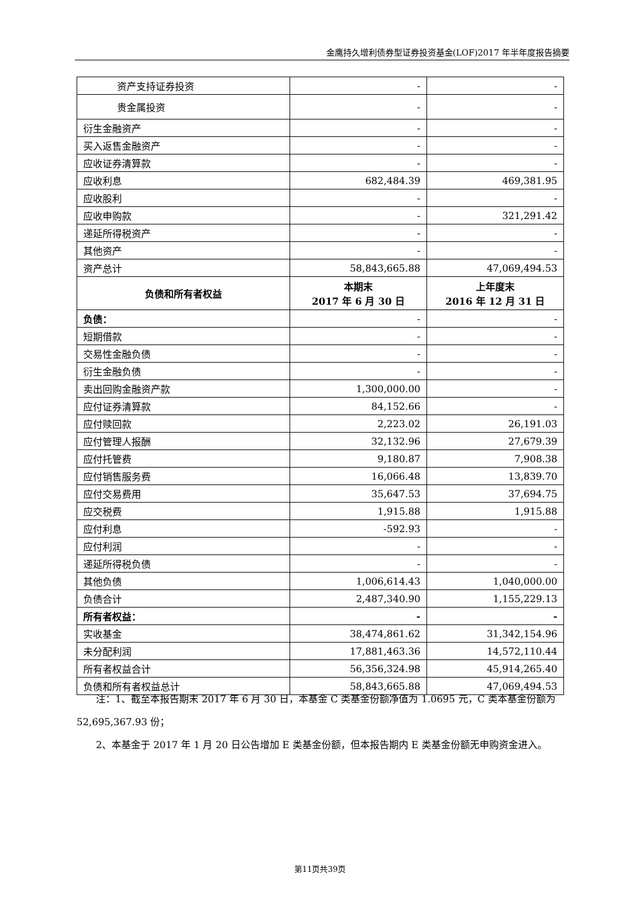金鹰持久增利债券型证券投资基金(LOF)2017 年半年度报告摘要
| 资产支持证券投资 | - | - |
| 贵金属投资 | - | - |
| 衍生金融资产 | - | - |
| 买入返售金融资产 | - | - |
| 应收证券清算款 | - | - |
| 应收利息 | 682,484.39 | 469,381.95 |
| 应收股利 | - | - |
| 应收申购款 | - | 321,291.42 |
| 递延所得税资产 | - | - |
| 其他资产 | - | - |
| 资产总计 | 58,843,665.88 | 47,069,494.53 |
| 负债和所有者权益 | 本期末 2017 年 6 月 30 日 | 上年度末 2016 年 12 月 31 日 |
| 负债： | - | - |
| 短期借款 | - | - |
| 交易性金融负债 | - | - |
| 衍生金融负债 | - | - |
| 卖出回购金融资产款 | 1,300,000.00 | - |
| 应付证券清算款 | 84,152.66 | - |
| 应付赎回款 | 2,223.02 | 26,191.03 |
| 应付管理人报酬 | 32,132.96 | 27,679.39 |
| 应付托管费 | 9,180.87 | 7,908.38 |
| 应付销售服务费 | 16,066.48 | 13,839.70 |
| 应付交易费用 | 35,647.53 | 37,694.75 |
| 应交税费 | 1,915.88 | 1,915.88 |
| 应付利息 | -592.93 | - |
| 应付利润 | - | - |
| 递延所得税负债 | - | - |
| 其他负债 | 1,006,614.43 | 1,040,000.00 |
| 负债合计 | 2,487,340.90 | 1,155,229.13 |
| 所有者权益： | - | - |
| 实收基金 | 38,474,861.62 | 31,342,154.96 |
| 未分配利润 | 17,881,463.36 | 14,572,110.44 |
| 所有者权益合计 | 56,356,324.98 | 45,914,265.40 |
| 负债和所有者权益总计 | 58,843,665.88 | 47,069,494.53 |
注：1、截至本报告期末 2017 年 6 月 30 日，本基金 C 类基金份额净值为 1.0695 元，C 类本基金份额为 52,695,367.93 份；
2、本基金于 2017 年 1 月 20 日公告增加 E 类基金份额，但本报告期内 E 类基金份额无申购资金进入。
第11页共39页